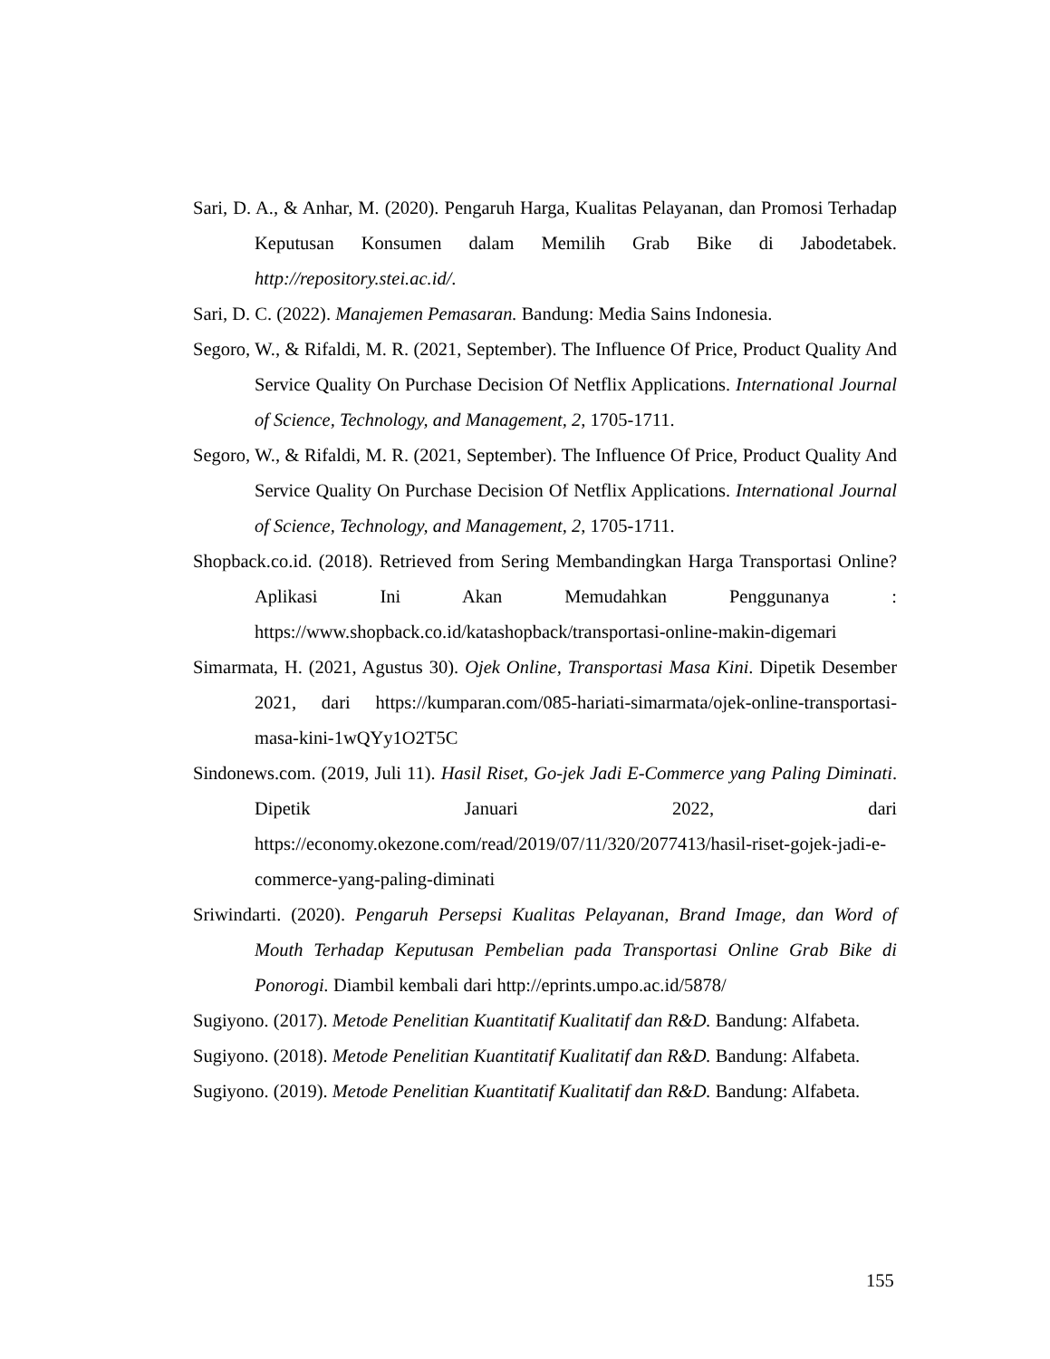Sari, D. A., & Anhar, M. (2020). Pengaruh Harga, Kualitas Pelayanan, dan Promosi Terhadap Keputusan Konsumen dalam Memilih Grab Bike di Jabodetabek. http://repository.stei.ac.id/.
Sari, D. C. (2022). Manajemen Pemasaran. Bandung: Media Sains Indonesia.
Segoro, W., & Rifaldi, M. R. (2021, September). The Influence Of Price, Product Quality And Service Quality On Purchase Decision Of Netflix Applications. International Journal of Science, Technology, and Management, 2, 1705-1711.
Segoro, W., & Rifaldi, M. R. (2021, September). The Influence Of Price, Product Quality And Service Quality On Purchase Decision Of Netflix Applications. International Journal of Science, Technology, and Management, 2, 1705-1711.
Shopback.co.id. (2018). Retrieved from Sering Membandingkan Harga Transportasi Online? Aplikasi Ini Akan Memudahkan Penggunanya : https://www.shopback.co.id/katashopback/transportasi-online-makin-digemari
Simarmata, H. (2021, Agustus 30). Ojek Online, Transportasi Masa Kini. Dipetik Desember 2021, dari https://kumparan.com/085-hariati-simarmata/ojek-online-transportasi-masa-kini-1wQYy1O2T5C
Sindonews.com. (2019, Juli 11). Hasil Riset, Go-jek Jadi E-Commerce yang Paling Diminati. Dipetik Januari 2022, dari https://economy.okezone.com/read/2019/07/11/320/2077413/hasil-riset-gojek-jadi-e-commerce-yang-paling-diminati
Sriwindarti. (2020). Pengaruh Persepsi Kualitas Pelayanan, Brand Image, dan Word of Mouth Terhadap Keputusan Pembelian pada Transportasi Online Grab Bike di Ponorogi. Diambil kembali dari http://eprints.umpo.ac.id/5878/
Sugiyono. (2017). Metode Penelitian Kuantitatif Kualitatif dan R&D. Bandung: Alfabeta.
Sugiyono. (2018). Metode Penelitian Kuantitatif Kualitatif dan R&D. Bandung: Alfabeta.
Sugiyono. (2019). Metode Penelitian Kuantitatif Kualitatif dan R&D. Bandung: Alfabeta.
155